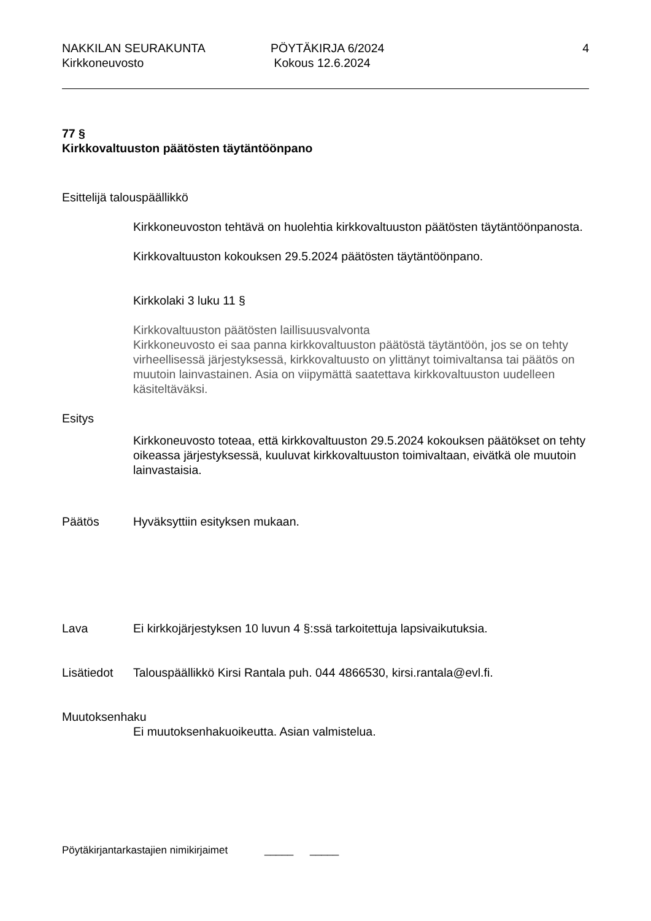NAKKILAN SEURAKUNTA
Kirkkoneuvosto
PÖYTÄKIRJA 6/2024
Kokous 12.6.2024
4
77 §
Kirkkovaltuuston päätösten täytäntöönpano
Esittelijä talouspäällikkö
Kirkkoneuvoston tehtävä on huolehtia kirkkovaltuuston päätösten täytäntöönpanosta.
Kirkkovaltuuston kokouksen 29.5.2024 päätösten täytäntöönpano.
Kirkkolaki 3 luku 11 §
Kirkkovaltuuston päätösten laillisuusvalvonta
Kirkkoneuvosto ei saa panna kirkkovaltuuston päätöstä täytäntöön, jos se on tehty virheellisessä järjestyksessä, kirkkovaltuusto on ylittänyt toimivaltansa tai päätös on muutoin lainvastainen. Asia on viipymättä saatettava kirkkovaltuuston uudelleen käsiteltäväksi.
Esitys
Kirkkoneuvosto toteaa, että kirkkovaltuuston 29.5.2024 kokouksen päätökset on tehty oikeassa järjestyksessä, kuuluvat kirkkovaltuuston toimivaltaan, eivätkä ole muutoin lainvastaisia.
Päätös Hyväksyttiin esityksen mukaan.
Lava Ei kirkkojärjestyksen 10 luvun 4 §:ssä tarkoitettuja lapsivaikutuksia.
Lisätiedot
Talouspäällikkö Kirsi Rantala puh. 044 4866530, kirsi.rantala@evl.fi.
Muutoksenhaku
Ei muutoksenhakuoikeutta. Asian valmistelua.
Pöytäkirjantarkastajien nimikirjaimet _____ _____